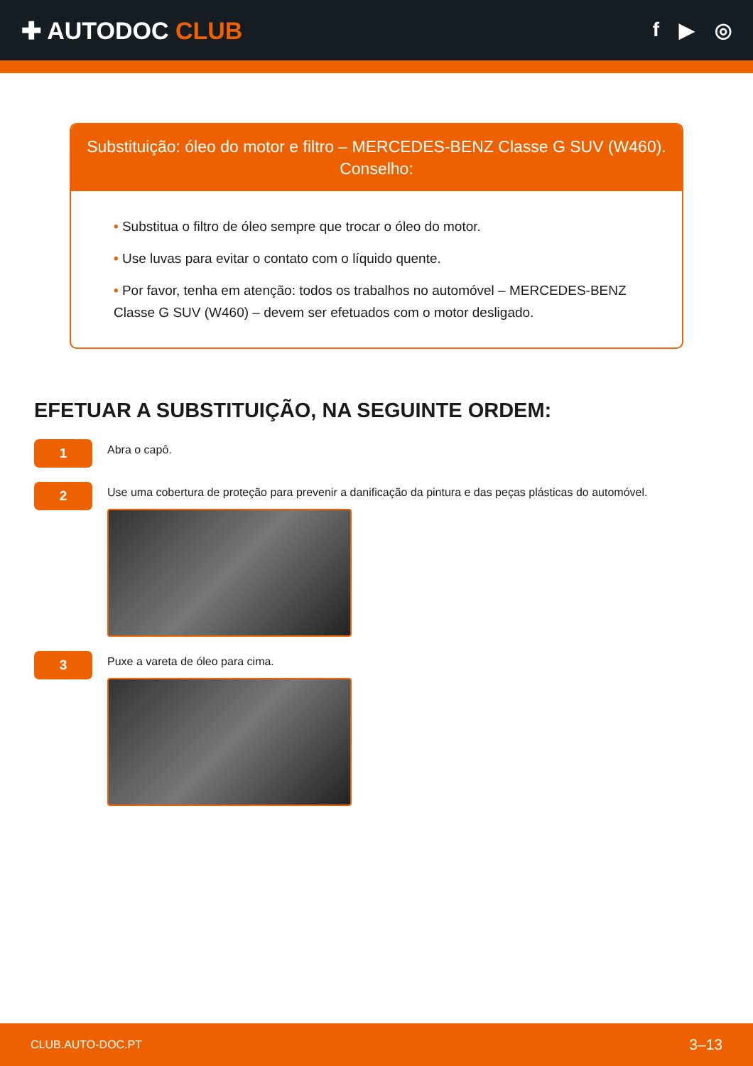✚ AUTODOC CLUB
f ▶ ◎
Substituição: óleo do motor e filtro – MERCEDES-BENZ Classe G SUV (W460).
Conselho:
• Substitua o filtro de óleo sempre que trocar o óleo do motor.
• Use luvas para evitar o contato com o líquido quente.
• Por favor, tenha em atenção: todos os trabalhos no automóvel – MERCEDES-BENZ Classe G SUV (W460) – devem ser efetuados com o motor desligado.
EFETUAR A SUBSTITUIÇÃO, NA SEGUINTE ORDEM:
1
Abra o capô.
2
Use uma cobertura de proteção para prevenir a danificação da pintura e das peças plásticas do automóvel.
3
Puxe a vareta de óleo para cima.
CLUB.AUTO-DOC.PT 3–13